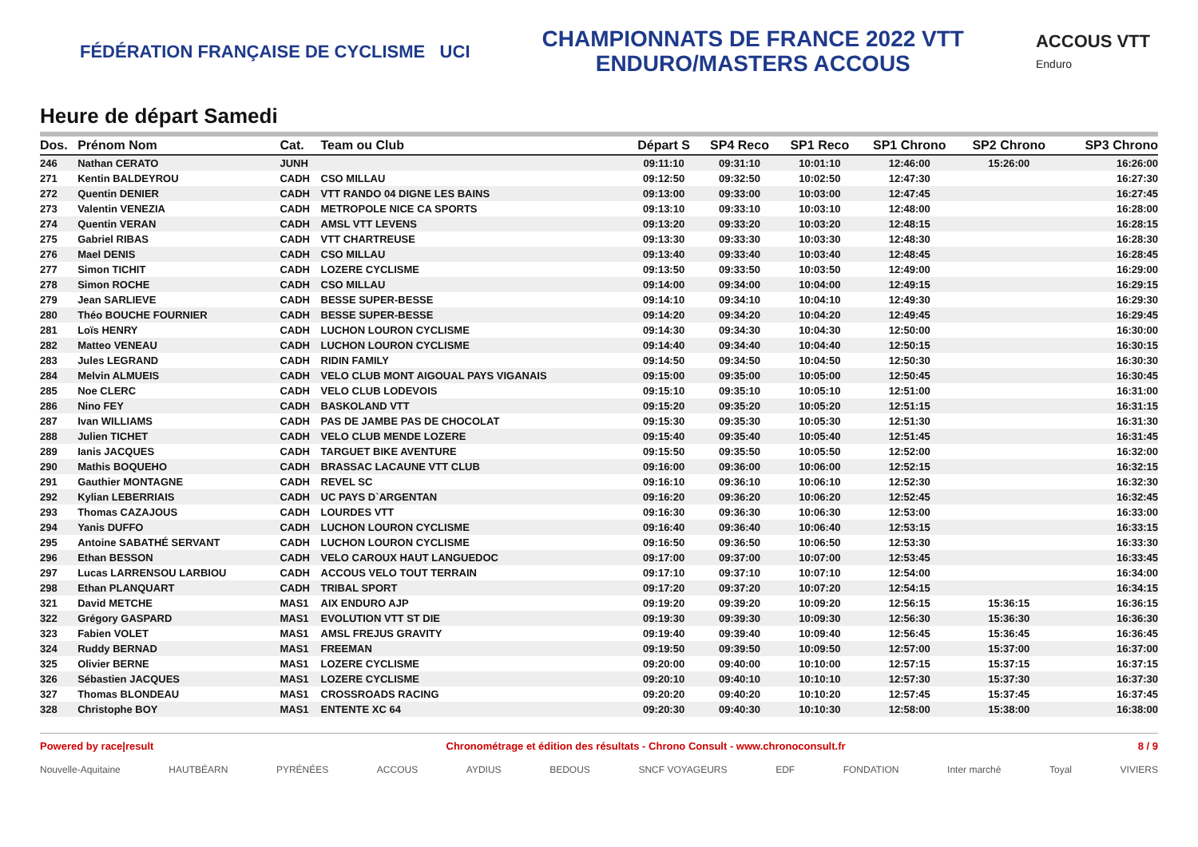FÉDÉRATION FRANÇAISE DE CYCLISME UCI
CHAMPIONNATS DE FRANCE 2022 VTT
ENDURO/MASTERS ACCOUS
ACCOUS VTT
Enduro
Heure de départ Samedi
| Dos. | Prénom Nom | Cat. | Team ou Club | Départ S | SP4 Reco | SP1 Reco | SP1 Chrono | SP2 Chrono | SP3 Chrono |
| --- | --- | --- | --- | --- | --- | --- | --- | --- | --- |
| 246 | Nathan CERATO | JUNH | | 09:11:10 | 09:31:10 | 10:01:10 | 12:46:00 | 15:26:00 | 16:26:00 |
| 271 | Kentin BALDEYROU | CADH | CSO MILLAU | 09:12:50 | 09:32:50 | 10:02:50 | 12:47:30 | | 16:27:30 |
| 272 | Quentin DENIER | CADH | VTT RANDO 04 DIGNE LES BAINS | 09:13:00 | 09:33:00 | 10:03:00 | 12:47:45 | | 16:27:45 |
| 273 | Valentin VENEZIA | CADH | METROPOLE NICE CA SPORTS | 09:13:10 | 09:33:10 | 10:03:10 | 12:48:00 | | 16:28:00 |
| 274 | Quentin VERAN | CADH | AMSL VTT LEVENS | 09:13:20 | 09:33:20 | 10:03:20 | 12:48:15 | | 16:28:15 |
| 275 | Gabriel RIBAS | CADH | VTT CHARTREUSE | 09:13:30 | 09:33:30 | 10:03:30 | 12:48:30 | | 16:28:30 |
| 276 | Mael DENIS | CADH | CSO MILLAU | 09:13:40 | 09:33:40 | 10:03:40 | 12:48:45 | | 16:28:45 |
| 277 | Simon TICHIT | CADH | LOZERE CYCLISME | 09:13:50 | 09:33:50 | 10:03:50 | 12:49:00 | | 16:29:00 |
| 278 | Simon ROCHE | CADH | CSO MILLAU | 09:14:00 | 09:34:00 | 10:04:00 | 12:49:15 | | 16:29:15 |
| 279 | Jean SARLIEVE | CADH | BESSE SUPER-BESSE | 09:14:10 | 09:34:10 | 10:04:10 | 12:49:30 | | 16:29:30 |
| 280 | Théo BOUCHE FOURNIER | CADH | BESSE SUPER-BESSE | 09:14:20 | 09:34:20 | 10:04:20 | 12:49:45 | | 16:29:45 |
| 281 | Loïs HENRY | CADH | LUCHON LOURON CYCLISME | 09:14:30 | 09:34:30 | 10:04:30 | 12:50:00 | | 16:30:00 |
| 282 | Matteo VENEAU | CADH | LUCHON LOURON CYCLISME | 09:14:40 | 09:34:40 | 10:04:40 | 12:50:15 | | 16:30:15 |
| 283 | Jules LEGRAND | CADH | RIDIN FAMILY | 09:14:50 | 09:34:50 | 10:04:50 | 12:50:30 | | 16:30:30 |
| 284 | Melvin ALMUEIS | CADH | VELO CLUB MONT AIGOUAL PAYS VIGANAIS | 09:15:00 | 09:35:00 | 10:05:00 | 12:50:45 | | 16:30:45 |
| 285 | Noe CLERC | CADH | VELO CLUB LODEVOIS | 09:15:10 | 09:35:10 | 10:05:10 | 12:51:00 | | 16:31:00 |
| 286 | Nino FEY | CADH | BASKOLAND VTT | 09:15:20 | 09:35:20 | 10:05:20 | 12:51:15 | | 16:31:15 |
| 287 | Ivan WILLIAMS | CADH | PAS DE JAMBE PAS DE CHOCOLAT | 09:15:30 | 09:35:30 | 10:05:30 | 12:51:30 | | 16:31:30 |
| 288 | Julien TICHET | CADH | VELO CLUB MENDE LOZERE | 09:15:40 | 09:35:40 | 10:05:40 | 12:51:45 | | 16:31:45 |
| 289 | Ianis JACQUES | CADH | TARGUET BIKE AVENTURE | 09:15:50 | 09:35:50 | 10:05:50 | 12:52:00 | | 16:32:00 |
| 290 | Mathis BOQUEHO | CADH | BRASSAC LACAUNE VTT CLUB | 09:16:00 | 09:36:00 | 10:06:00 | 12:52:15 | | 16:32:15 |
| 291 | Gauthier MONTAGNE | CADH | REVEL SC | 09:16:10 | 09:36:10 | 10:06:10 | 12:52:30 | | 16:32:30 |
| 292 | Kylian LEBERRIAIS | CADH | UC PAYS D`ARGENTAN | 09:16:20 | 09:36:20 | 10:06:20 | 12:52:45 | | 16:32:45 |
| 293 | Thomas CAZAJOUS | CADH | LOURDES VTT | 09:16:30 | 09:36:30 | 10:06:30 | 12:53:00 | | 16:33:00 |
| 294 | Yanis DUFFO | CADH | LUCHON LOURON CYCLISME | 09:16:40 | 09:36:40 | 10:06:40 | 12:53:15 | | 16:33:15 |
| 295 | Antoine SABATHÉ SERVANT | CADH | LUCHON LOURON CYCLISME | 09:16:50 | 09:36:50 | 10:06:50 | 12:53:30 | | 16:33:30 |
| 296 | Ethan BESSON | CADH | VELO CAROUX HAUT LANGUEDOC | 09:17:00 | 09:37:00 | 10:07:00 | 12:53:45 | | 16:33:45 |
| 297 | Lucas LARRENSOU LARBIOU | CADH | ACCOUS VELO TOUT TERRAIN | 09:17:10 | 09:37:10 | 10:07:10 | 12:54:00 | | 16:34:00 |
| 298 | Ethan PLANQUART | CADH | TRIBAL SPORT | 09:17:20 | 09:37:20 | 10:07:20 | 12:54:15 | | 16:34:15 |
| 321 | David METCHE | MAS1 | AIX ENDURO AJP | 09:19:20 | 09:39:20 | 10:09:20 | 12:56:15 | 15:36:15 | 16:36:15 |
| 322 | Grégory GASPARD | MAS1 | EVOLUTION VTT ST DIE | 09:19:30 | 09:39:30 | 10:09:30 | 12:56:30 | 15:36:30 | 16:36:30 |
| 323 | Fabien VOLET | MAS1 | AMSL FREJUS GRAVITY | 09:19:40 | 09:39:40 | 10:09:40 | 12:56:45 | 15:36:45 | 16:36:45 |
| 324 | Ruddy BERNAD | MAS1 | FREEMAN | 09:19:50 | 09:39:50 | 10:09:50 | 12:57:00 | 15:37:00 | 16:37:00 |
| 325 | Olivier BERNE | MAS1 | LOZERE CYCLISME | 09:20:00 | 09:40:00 | 10:10:00 | 12:57:15 | 15:37:15 | 16:37:15 |
| 326 | Sébastien JACQUES | MAS1 | LOZERE CYCLISME | 09:20:10 | 09:40:10 | 10:10:10 | 12:57:30 | 15:37:30 | 16:37:30 |
| 327 | Thomas BLONDEAU | MAS1 | CROSSROADS RACING | 09:20:20 | 09:40:20 | 10:10:20 | 12:57:45 | 15:37:45 | 16:37:45 |
| 328 | Christophe BOY | MAS1 | ENTENTE XC 64 | 09:20:30 | 09:40:30 | 10:10:30 | 12:58:00 | 15:38:00 | 16:38:00 |
Powered by race|result Chronométrage et édition des résultats - Chrono Consult - www.chronoconsult.fr 8 / 9
Nouvelle-Aquitaine HAUTBÉARN PYRÉNÉES ACCOUS AYDIUS BEDOUS SNCF VOYAGEURS EDF FONDATION Inter marché Toyal VIVIERS